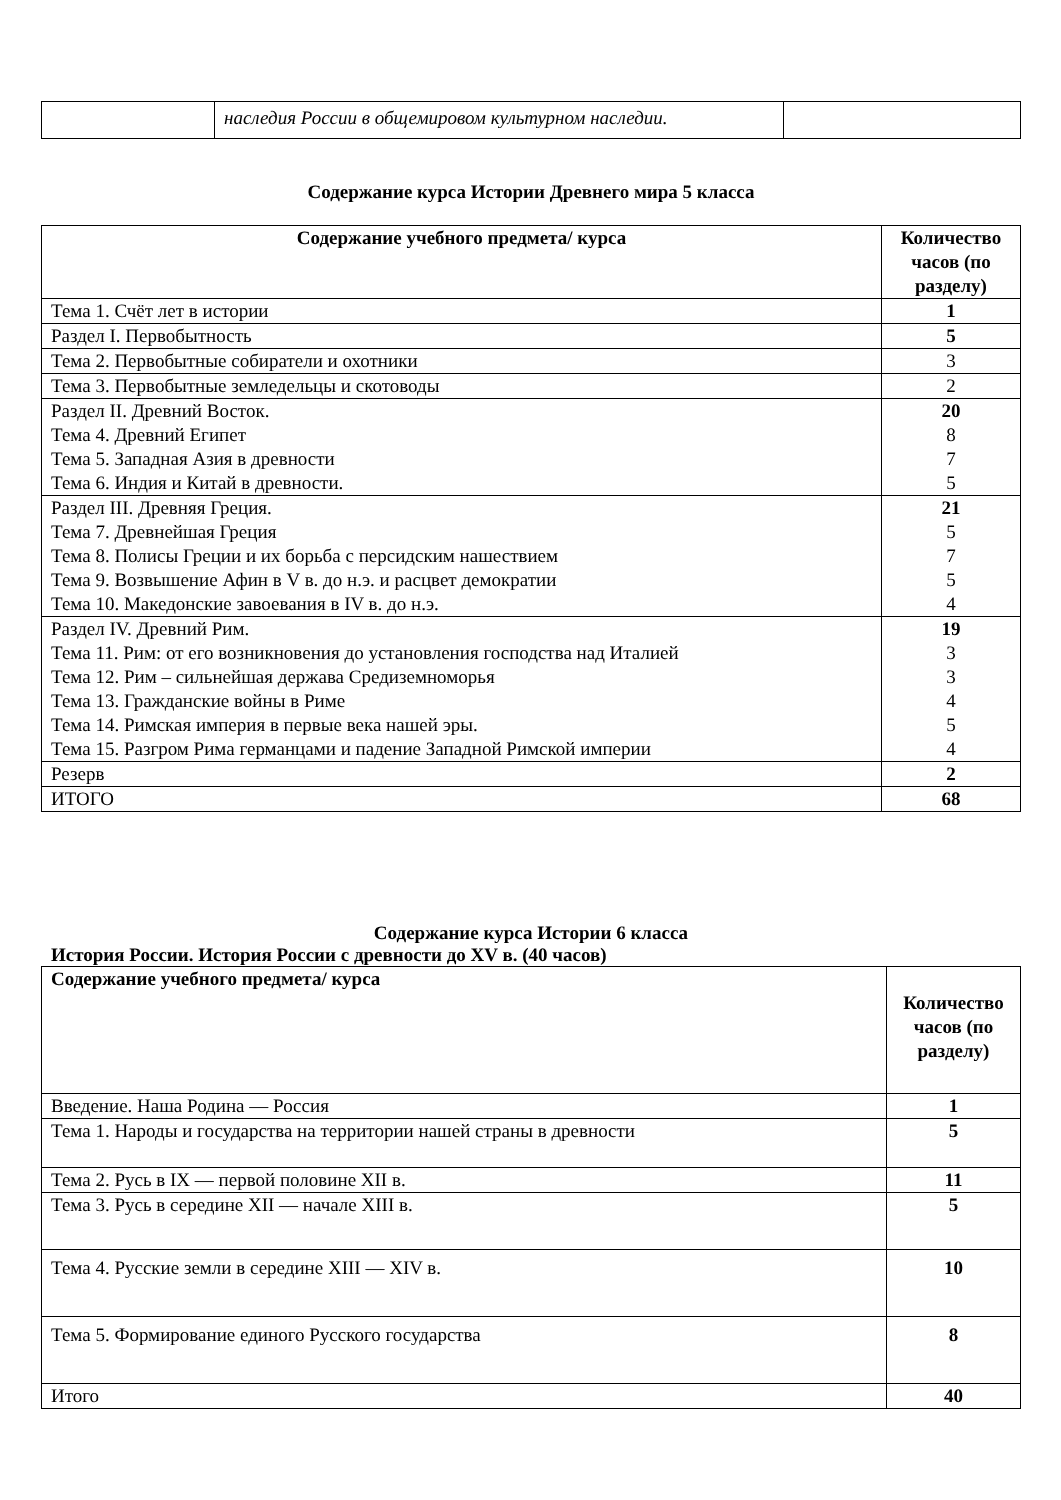| | наследия России в общемировом культурном наследии. | |
Содержание курса Истории Древнего мира 5 класса
| Содержание учебного предмета/ курса | Количество часов (по разделу) |
| --- | --- |
| Тема 1. Счёт лет в истории | 1 |
| Раздел I. Первобытность | 5 |
| Тема 2. Первобытные собиратели и охотники | 3 |
| Тема 3. Первобытные земледельцы и скотоводы | 2 |
| Раздел II. Древний Восток. Тема 4. Древний Египет Тема 5. Западная Азия в древности Тема 6. Индия и Китай в древности. | 20 8 7 5 |
| Раздел III. Древняя Греция. Тема 7. Древнейшая Греция Тема 8. Полисы Греции и их борьба с персидским нашествием Тема 9. Возвышение Афин в V в. до н.э. и расцвет демократии Тема 10. Македонские завоевания в IV в. до н.э. | 21 5 7 5 4 |
| Раздел IV. Древний Рим. Тема 11. Рим: от его возникновения до установления господства над Италией Тема 12. Рим – сильнейшая держава Средиземноморья Тема 13. Гражданские войны в Риме Тема 14. Римская империя в первые века нашей эры. Тема 15. Разгром Рима германцами и падение Западной Римской империи | 19 3 3 4 5 4 |
| Резерв | 2 |
| ИТОГО | 68 |
Содержание курса Истории 6 класса
История России. История России с древности до XV в. (40 часов)
| Содержание учебного предмета/ курса | Количество часов (по разделу) |
| --- | --- |
| Введение. Наша Родина — Россия | 1 |
| Тема 1. Народы и государства на территории нашей страны в древности | 5 |
| Тема 2. Русь в IX — первой половине XII в. | 11 |
| Тема 3. Русь в середине XII — начале XIII в. | 5 |
| Тема 4. Русские земли в середине XIII — XIV в. | 10 |
| Тема 5. Формирование единого Русского государства | 8 |
| Итого | 40 |